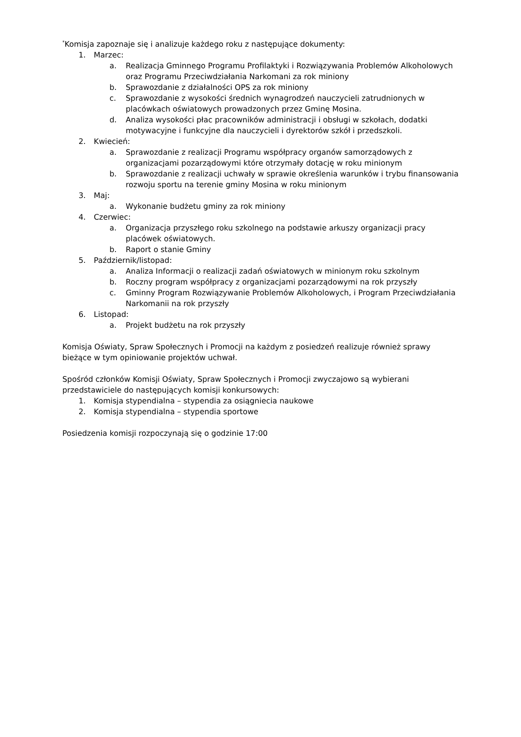<sup>*</sup> Komisja zapoznaje się i analizuje każdego roku z następujące dokumenty:
1. Marzec:
a. Realizacja Gminnego Programu Profilaktyki i Rozwiązywania Problemów Alkoholowych oraz Programu Przeciwdziałania Narkomani za rok miniony
b. Sprawozdanie z działalności OPS za rok miniony
c. Sprawozdanie z wysokości średnich wynagrodzeń nauczycieli zatrudnionych w placówkach oświatowych prowadzonych przez Gminę Mosina.
d. Analiza wysokości płac pracowników administracji i obsługi w szkołach, dodatki motywacyjne i funkcyjne dla nauczycieli i dyrektorów szkół i przedszkoli.
2. Kwiecień:
a. Sprawozdanie z realizacji Programu współpracy organów samorządowych z organizacjami pozarządowymi które otrzymały dotację w roku minionym
b. Sprawozdanie z realizacji uchwały w sprawie określenia warunków i trybu finansowania rozwoju sportu na terenie gminy Mosina w roku minionym
3. Maj:
a. Wykonanie budżetu gminy za rok miniony
4. Czerwiec:
a. Organizacja przyszłego roku szkolnego na podstawie arkuszy organizacji pracy placówek oświatowych.
b. Raport o stanie Gminy
5. Październik/listopad:
a. Analiza Informacji o realizacji zadań oświatowych w minionym roku szkolnym
b. Roczny program współpracy z organizacjami pozarządowymi na rok przyszły
c. Gminny Program Rozwiązywanie Problemów Alkoholowych, i Program Przeciwdziałania Narkomanii na rok przyszły
6. Listopad:
a. Projekt budżetu na rok przyszły
Komisja Oświaty, Spraw Społecznych i Promocji na każdym z posiedzeń realizuje również sprawy bieżące w tym opiniowanie projektów uchwał.
Spośród członków Komisji Oświaty, Spraw Społecznych i Promocji zwyczajowo są wybierani przedstawiciele do następujących komisji konkursowych:
1. Komisja stypendialna – stypendia za osiągniecia naukowe
2. Komisja stypendialna – stypendia sportowe
Posiedzenia komisji rozpoczynają się o godzinie 17:00